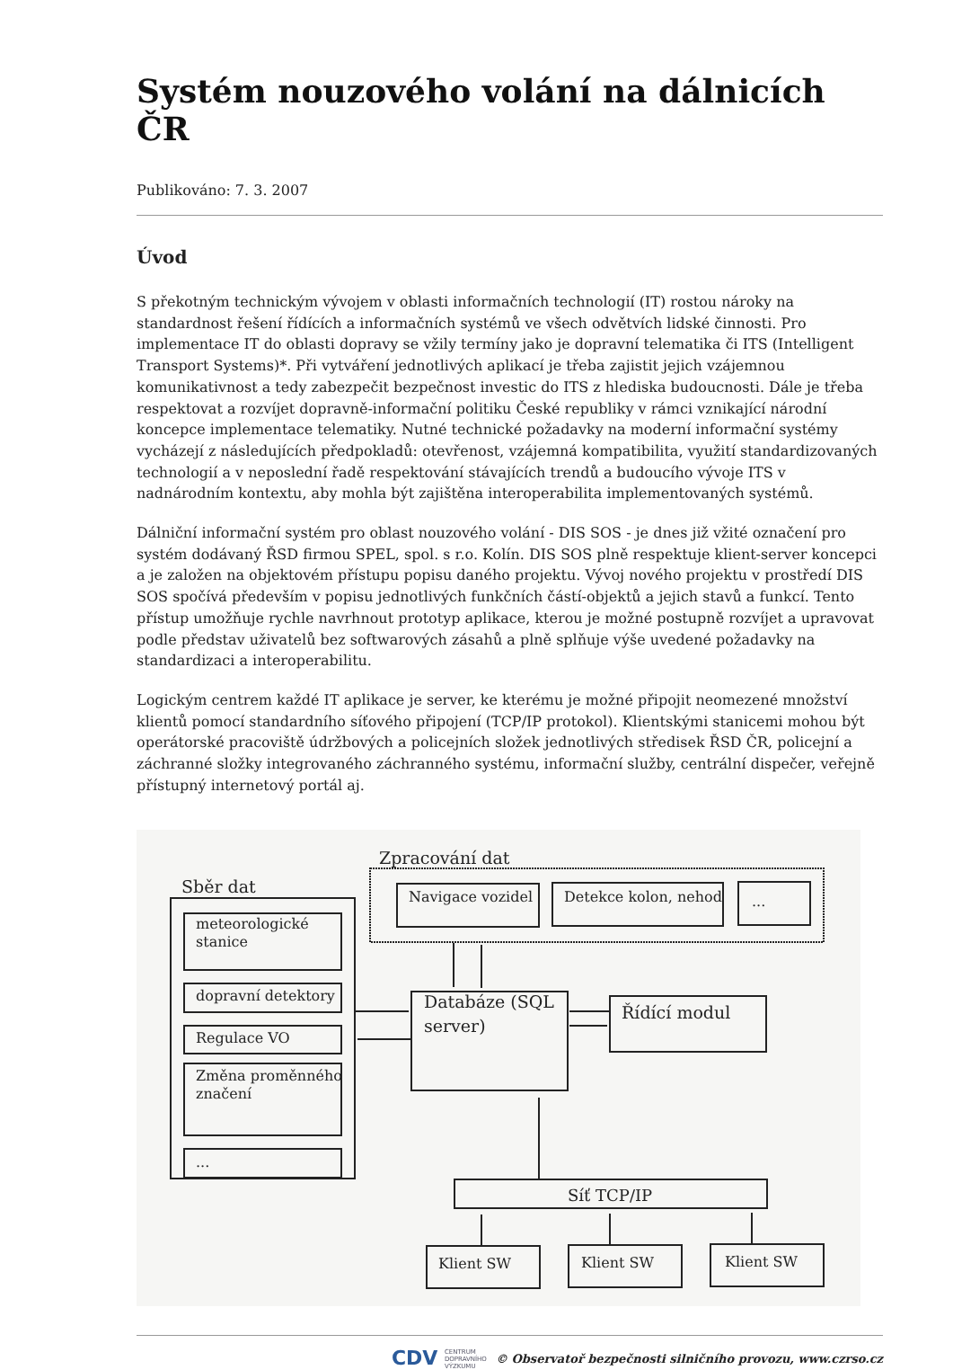Systém nouzového volání na dálnicích ČR
Publikováno: 7. 3. 2007
Úvod
S překotným technickým vývojem v oblasti informačních technologií (IT) rostou nároky na standardnost řešení řídících a informačních systémů ve všech odvětvích lidské činnosti. Pro implementace IT do oblasti dopravy se vžily termíny jako je dopravní telematika či ITS (Intelligent Transport Systems)*. Při vytváření jednotlivých aplikací je třeba zajistit jejich vzájemnou komunikativnost a tedy zabezpečit bezpečnost investic do ITS z hlediska budoucnosti. Dále je třeba respektovat a rozvíjet dopravně-informační politiku České republiky v rámci vznikající národní koncepce implementace telematiky. Nutné technické požadavky na moderní informační systémy vycházejí z následujících předpokladů: otevřenost, vzájemná kompatibilita, využití standardizovaných technologií a v neposlední řadě respektování stávajících trendů a budoucího vývoje ITS v nadnárodním kontextu, aby mohla být zajištěna interoperabilita implementovaných systémů.
Dálniční informační systém pro oblast nouzového volání - DIS SOS - je dnes již vžité označení pro systém dodávaný ŘSD firmou SPEL, spol. s r.o. Kolín. DIS SOS plně respektuje klient-server koncepci a je založen na objektovém přístupu popisu daného projektu. Vývoj nového projektu v prostředí DIS SOS spočívá především v popisu jednotlivých funkčních částí-objektů a jejich stavů a funkcí. Tento přístup umožňuje rychle navrhnout prototyp aplikace, kterou je možné postupně rozvíjet a upravovat podle představ uživatelů bez softwarových zásahů a plně splňuje výše uvedené požadavky na standardizaci a interoperabilitu.
Logickým centrem každé IT aplikace je server, ke kterému je možné připojit neomezené množství klientů pomocí standardního síťového připojení (TCP/IP protokol). Klientskými stanicemi mohou být operátorské pracoviště údržbových a policejních složek jednotlivých středisek ŘSD ČR, policejní a záchranné složky integrovaného záchranného systému, informační služby, centrální dispečer, veřejně přístupný internetový portál aj.
Zpracování dat
Sběr dat
Navigace vozidel
Detekce kolon, nehod
...
meteorologické
stanice
dopravní detektory
Regulace VO
Změna proměnného
značení
...
Databáze (SQL
server)
Řídící modul
Síť TCP/IP
Klient SW
Klient SW
Klient SW
CDV CENTRUM
DOPRAVNÍHO
VÝZKUMU © Observatoř bezpečnosti silničního provozu, www.czrso.cz